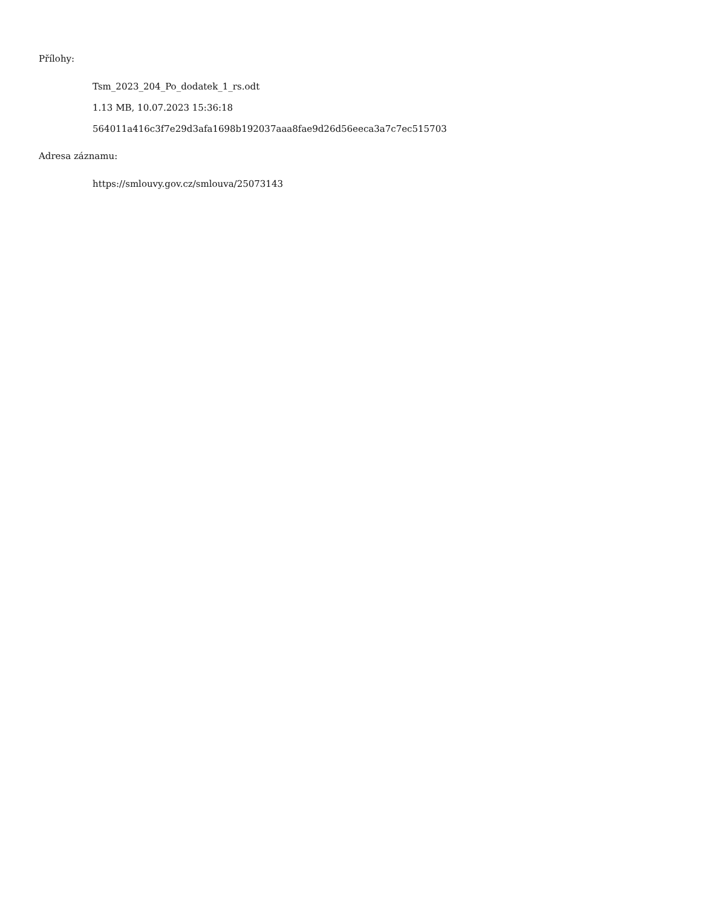Přílohy:
Tsm_2023_204_Po_dodatek_1_rs.odt
1.13 MB, 10.07.2023 15:36:18
564011a416c3f7e29d3afa1698b192037aaa8fae9d26d56eeca3a7c7ec515703
Adresa záznamu:
https://smlouvy.gov.cz/smlouva/25073143